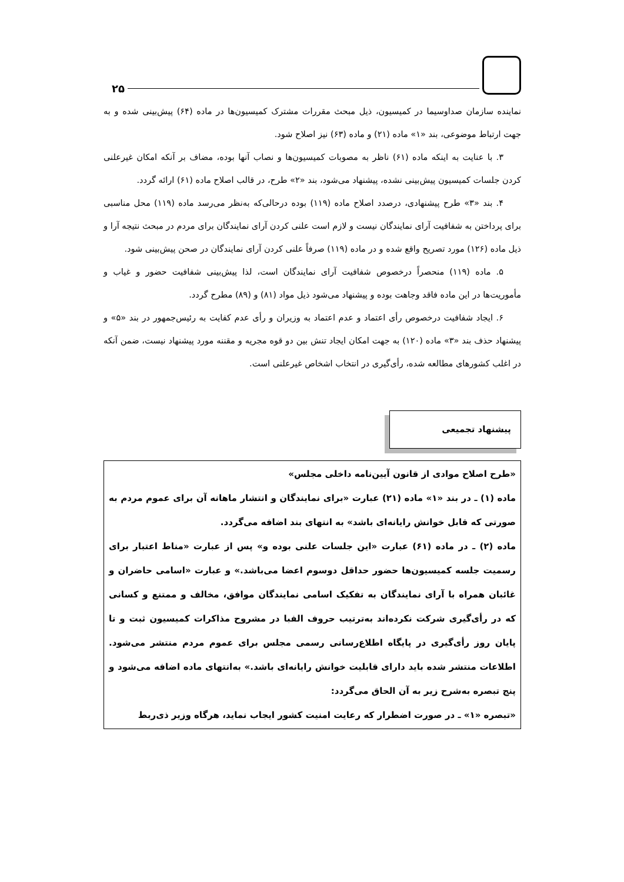۲۵
نماینده سازمان صداوسیما در کمیسیون، ذیل مبحث مقررات مشترک کمیسیون‌ها در ماده (۶۴) پیش‌بینی شده و به جهت ارتباط موضوعی، بند «۱» ماده (۲۱) و ماده (۶۳) نیز اصلاح شود.
۳. با عنایت به اینکه ماده (۶۱) ناظر به مصوبات کمیسیون‌ها و نصاب آنها بوده، مضاف بر آنکه امکان غیرعلنی کردن جلسات کمیسیون پیش‌بینی نشده، پیشنهاد می‌شود، بند «۲» طرح، در قالب اصلاح ماده (۶۱) ارائه گردد.
۴. بند «۳» طرح پیشنهادی، درصدد اصلاح ماده (۱۱۹) بوده درحالی‌که به‌نظر می‌رسد ماده (۱۱۹) محل مناسبی برای پرداختن به شفافیت آرای نمایندگان نیست و لازم است علنی کردن آرای نمایندگان برای مردم در مبحث نتیجه آرا و ذیل ماده (۱۲۶) مورد تصریح واقع شده و در ماده (۱۱۹) صرفاً علنی کردن آرای نمایندگان در صحن پیش‌بینی شود.
۵. ماده (۱۱۹) منحصراً درخصوص شفافیت آرای نمایندگان است، لذا پیش‌بینی شفافیت حضور و غیاب و مأموریت‌ها در این ماده فاقد وجاهت بوده و پیشنهاد می‌شود ذیل مواد (۸۱) و (۸۹) مطرح گردد.
۶. ایجاد شفافیت درخصوص رأی اعتماد و عدم اعتماد به وزیران و رأی عدم کفایت به رئیس‌جمهور در بند «۵» و پیشنهاد حذف بند «۳» ماده (۱۲۰) به جهت امکان ایجاد تنش بین دو قوه مجریه و مقننه مورد پیشنهاد نیست، ضمن آنکه در اغلب کشورهای مطالعه شده، رأی‌گیری در انتخاب اشخاص غیرعلنی است.
پیشنهاد تجمیعی
«طرح اصلاح موادی از قانون آیین‌نامه داخلی مجلس»
ماده (۱) ـ در بند «۱» ماده (۲۱) عبارت «برای نمایندگان و انتشار ماهانه آن برای عموم مردم به صورتی که قابل خوانش رایانه‌ای باشد» به انتهای بند اضافه می‌گردد.
ماده (۲) ـ در ماده (۶۱) عبارت «این جلسات علنی بوده و» پس از عبارت «مناط اعتبار برای رسمیت جلسه کمیسیون‌ها حضور حداقل دوسوم اعضا می‌باشد.» و عبارت «اسامی حاضران و غائبان همراه با آرای نمایندگان به تفکیک اسامی نمایندگان موافق، مخالف و ممتنع و کسانی که در رأی‌گیری شرکت نکرده‌اند به‌ترتیب حروف الفبا در مشروح مذاکرات کمیسیون ثبت و تا پایان روز رأی‌گیری در پایگاه اطلاع‌رسانی رسمی مجلس برای عموم مردم منتشر می‌شود. اطلاعات منتشر شده باید دارای قابلیت خوانش رایانه‌ای باشد.» به‌انتهای ماده اضافه می‌شود و پنج تبصره به‌شرح زیر به آن الحاق می‌گردد:
«تبصره «۱» ـ در صورت اضطرار که رعایت امنیت کشور ایجاب نماید، هرگاه وزیر ذی‌ربط